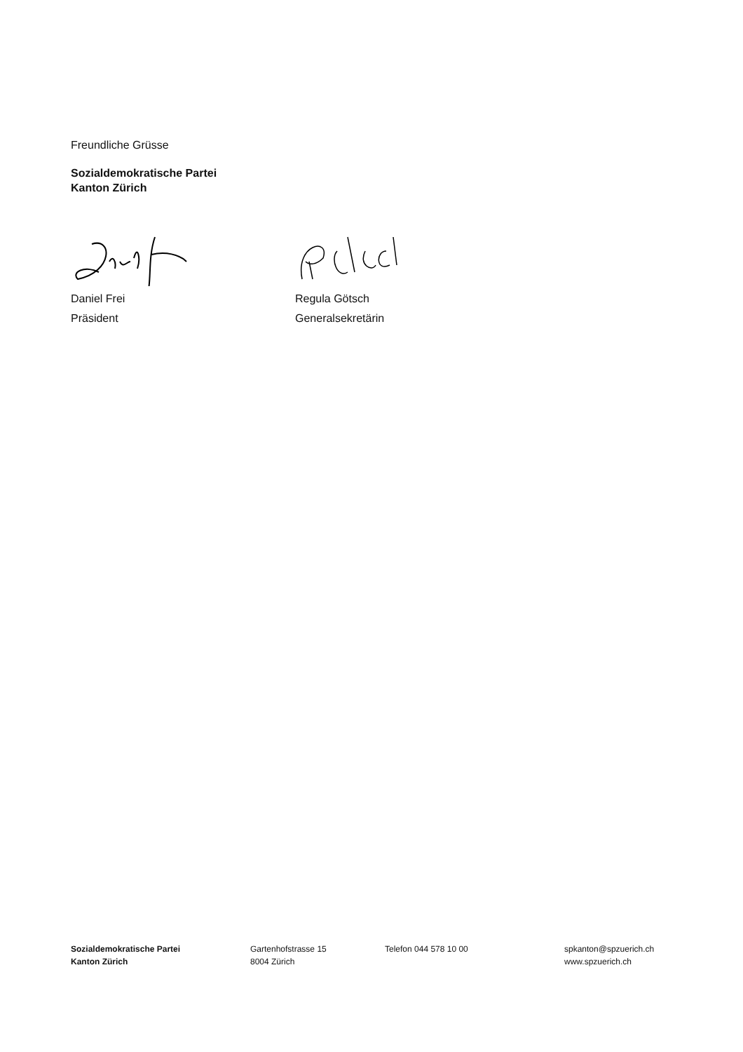Freundliche Grüsse
Sozialdemokratische Partei
Kanton Zürich
Daniel Frei
Präsident
Regula Götsch
Generalsekretärin
Sozialdemokratische Partei
Kanton Zürich
Gartenhofstrasse 15
8004 Zürich
Telefon 044 578 10 00 spkanton@spzuerich.ch
www.spzuerich.ch